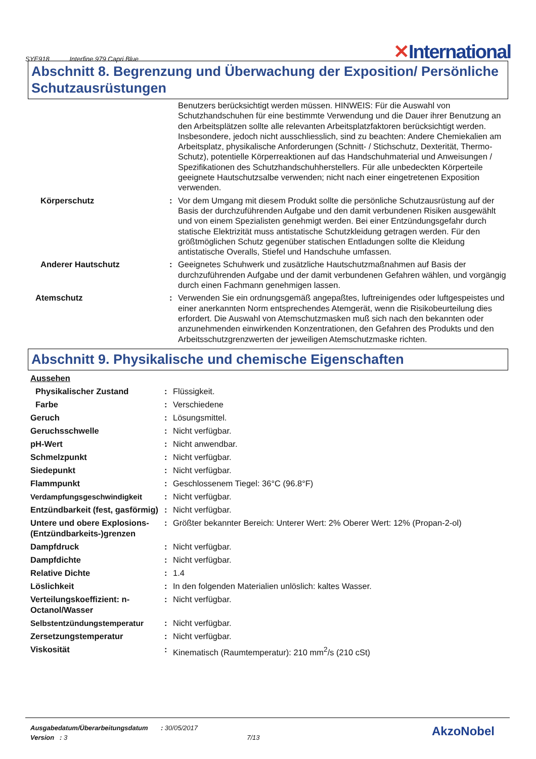SYE918 Interfine 979 Capri Blue
✕International
Abschnitt 8. Begrenzung und Überwachung der Exposition/ Persönliche Schutzausrüstungen
| | | Benutzers berücksichtigt werden müssen. HINWEIS: Für die Auswahl von Schutzhandschuhen für eine bestimmte Verwendung und die Dauer ihrer Benutzung an den Arbeitsplätzen sollte alle relevanten Arbeitsplatzfaktoren berücksichtigt werden. Insbesondere, jedoch nicht ausschliesslich, sind zu beachten: Andere Chemiekalien am Arbeitsplatz, physikalische Anforderungen (Schnitt- / Stichschutz, Dexterität, Thermo-Schutz), potentielle Körperreaktionen auf das Handschuhmaterial und Anweisungen / Spezifikationen des Schutzhandschuhherstellers. Für alle unbedeckten Körperteile geeignete Hautschutzsalbe verwenden; nicht nach einer eingetretenen Exposition verwenden. |
| Körperschutz | : | Vor dem Umgang mit diesem Produkt sollte die persönliche Schutzausrüstung auf der Basis der durchzuführenden Aufgabe und den damit verbundenen Risiken ausgewählt und von einem Spezialisten genehmigt werden. Bei einer Entzündungsgefahr durch statische Elektrizität muss antistatische Schutzkleidung getragen werden. Für den größtmöglichen Schutz gegenüber statischen Entladungen sollte die Kleidung antistatische Overalls, Stiefel und Handschuhe umfassen. |
| Anderer Hautschutz | : | Geeignetes Schuhwerk und zusätzliche Hautschutzmaßnahmen auf Basis der durchzuführenden Aufgabe und der damit verbundenen Gefahren wählen, und vorgängig durch einen Fachmann genehmigen lassen. |
| Atemschutz | : | Verwenden Sie ein ordnungsgemäß angepaßtes, luftreinigendes oder luftgespeistes und einer anerkannten Norm entsprechendes Atemgerät, wenn die Risikobeurteilung dies erfordert. Die Auswahl von Atemschutzmasken muß sich nach den bekannten oder anzunehmenden einwirkenden Konzentrationen, den Gefahren des Produkts und den Arbeitsschutzgrenzwerten der jeweiligen Atemschutzmaske richten. |
Abschnitt 9. Physikalische und chemische Eigenschaften
| Aussehen | | |
| Physikalischer Zustand | : | Flüssigkeit. |
| Farbe | : | Verschiedene |
| Geruch | : | Lösungsmittel. |
| Geruchsschwelle | : | Nicht verfügbar. |
| pH-Wert | : | Nicht anwendbar. |
| Schmelzpunkt | : | Nicht verfügbar. |
| Siedepunkt | : | Nicht verfügbar. |
| Flammpunkt | : | Geschlossenem Tiegel: 36°C (96.8°F) |
| Verdampfungsgeschwindigkeit | : | Nicht verfügbar. |
| Entzündbarkeit (fest, gasförmig) | : | Nicht verfügbar. |
| Untere und obere Explosions-(Entzündbarkeits-)grenzen | : | Größter bekannter Bereich: Unterer Wert: 2% Oberer Wert: 12% (Propan-2-ol) |
| Dampfdruck | : | Nicht verfügbar. |
| Dampfdichte | : | Nicht verfügbar. |
| Relative Dichte | : | 1.4 |
| Löslichkeit | : | In den folgenden Materialien unlöslich: kaltes Wasser. |
| Verteilungskoeffizient: n-Octanol/Wasser | : | Nicht verfügbar. |
| Selbstentzündungstemperatur | : | Nicht verfügbar. |
| Zersetzungstemperatur | : | Nicht verfügbar. |
| Viskosität | : | Kinematisch (Raumtemperatur): 210 mm<sup>2</sup>/s (210 cSt) |
Ausgabedatum/Überarbeitungsdatum : 30/05/2017
Version : 3 7/13
AkzoNobel